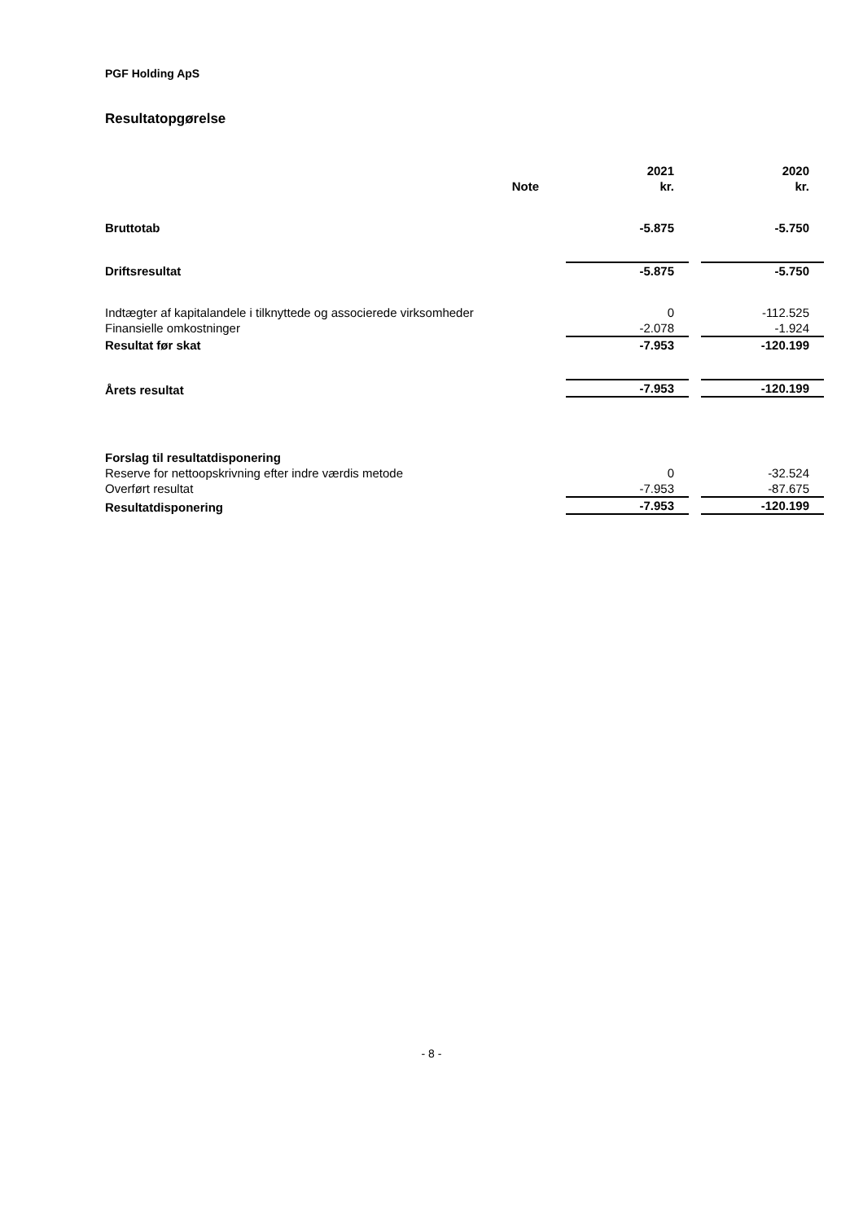PGF Holding ApS
Resultatopgørelse
| | | 2021 | 2020 |
| --- | --- | --- | --- |
| | Note | kr. | kr. |
| Bruttotab | | -5.875 | -5.750 |
| Driftsresultat | | -5.875 | -5.750 |
| Indtægter af kapitalandele i tilknyttede og associerede virksomheder | | 0 | -112.525 |
| Finansielle omkostninger | | -2.078 | -1.924 |
| Resultat før skat | | -7.953 | -120.199 |
| Årets resultat | | -7.953 | -120.199 |
| Forslag til resultatdisponering | | | |
| Reserve for nettoopskrivning efter indre værdis metode | | 0 | -32.524 |
| Overført resultat | | -7.953 | -87.675 |
| Resultatdisponering | | -7.953 | -120.199 |
- 8 -